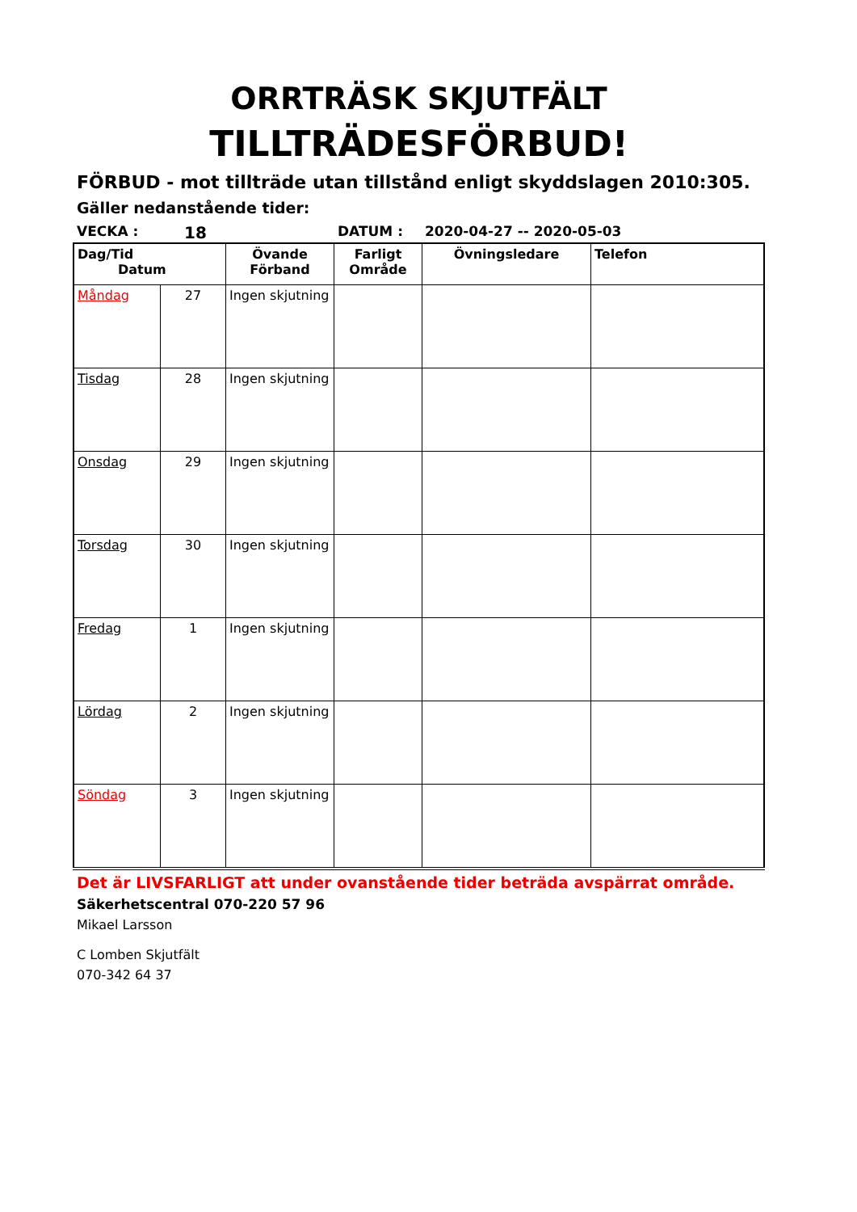ORRTRÄSK SKJUTFÄLT
TILLTRÄDESFÖRBUD!
FÖRBUD - mot tillträde utan tillstånd enligt skyddslagen 2010:305.
Gäller nedanstående tider:
VECKA : 18 DATUM : 2020-04-27 -- 2020-05-03
| Dag/Tid Datum | | Övande Förband | Farligt Område | Övningsledare | Telefon |
| --- | --- | --- | --- | --- | --- |
| Måndag | 27 | Ingen skjutning | | | |
| Tisdag | 28 | Ingen skjutning | | | |
| Onsdag | 29 | Ingen skjutning | | | |
| Torsdag | 30 | Ingen skjutning | | | |
| Fredag | 1 | Ingen skjutning | | | |
| Lördag | 2 | Ingen skjutning | | | |
| Söndag | 3 | Ingen skjutning | | | |
Det är LIVSFARLIGT att under ovanstående tider beträda avspärrat område.
Säkerhetscentral 070-220 57 96
Mikael Larsson
C Lomben Skjutfält
070-342 64 37